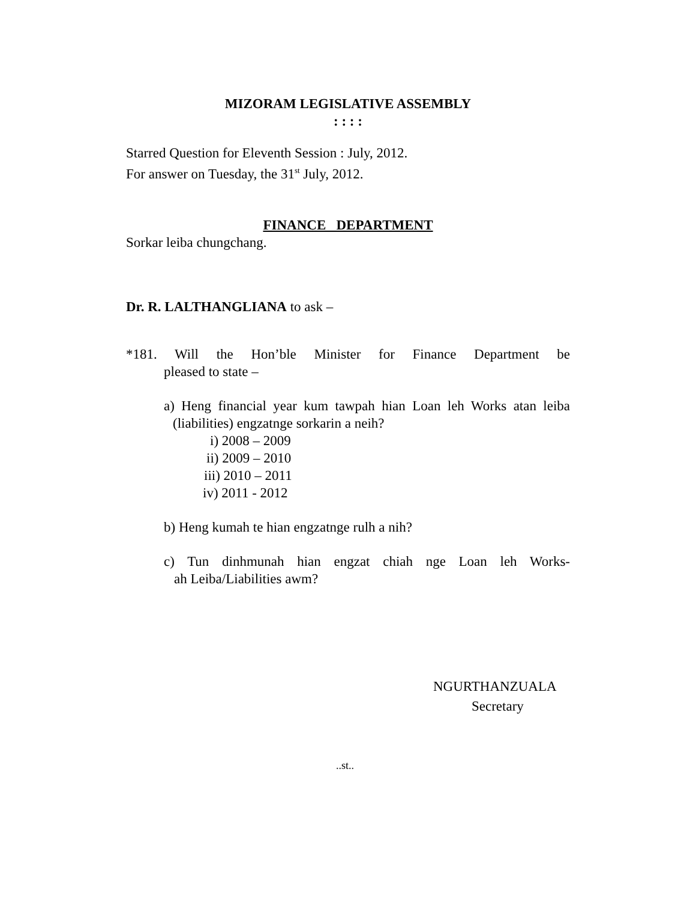MIZORAM LEGISLATIVE ASSEMBLY
: : : :
Starred Question for Eleventh Session : July, 2012.
For answer on Tuesday, the 31<sup>st</sup> July, 2012.
FINANCE DEPARTMENT
Sorkar leiba chungchang.
Dr. R. LALTHANGLIANA to ask –
*181. Will the Hon’ble Minister for Finance Department be
pleased to state –
a) Heng financial year kum tawpah hian Loan leh Works atan leiba
(liabilities) engzatnge sorkarin a neih?
i) 2008 – 2009
ii) 2009 – 2010
iii) 2010 – 2011
iv) 2011 - 2012
b) Heng kumah te hian engzatnge rulh a nih?
c) Tun dinhmunah hian engzat chiah nge Loan leh Works-
ah Leiba/Liabilities awm?
NGURTHANZUALA
Secretary
..st..